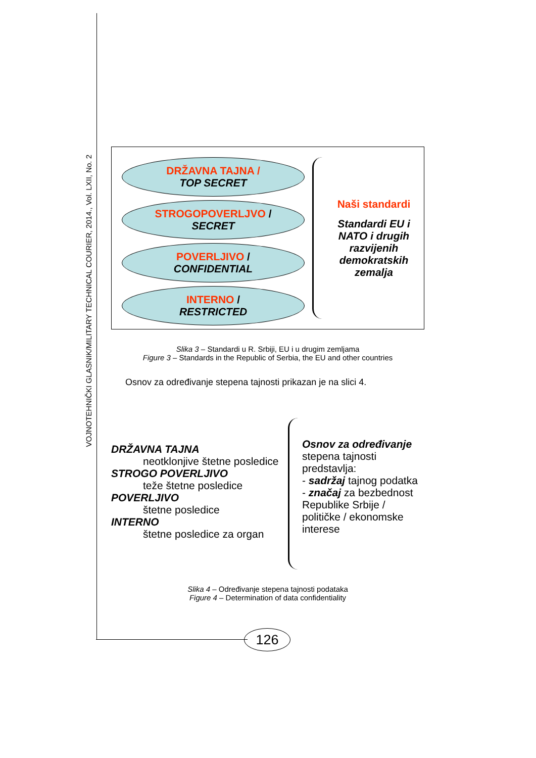VOJNOTEHNIČKI GLASNIK/MILITARY TECHNICAL COURIER, 2014., Vol. LXII, No. 2
DRŽAVNA TAJNA /
TOP SECRET
STROGOPOVERLJVO /
SECRET
POVERLJIVO /
CONFIDENTIAL
INTERNO /
RESTRICTED
Naši standardi
Standardi EU i NATO i drugih razvijenih demokratskih zemalja
Slika 3 – Standardi u R. Srbiji, EU i u drugim zemljama
Figure 3 – Standards in the Republic of Serbia, the EU and other countries
Osnov za određivanje stepena tajnosti prikazan je na slici 4.
DRŽAVNA TAJNA
neotklonjive štetne posledice
STROGO POVERLJIVO
teže štetne posledice
POVERLJIVO
štetne posledice
INTERNO
štetne posledice za organ
Osnov za određivanje stepena tajnosti predstavlja:
- sadržaj tajnog podatka
- značaj za bezbednost Republike Srbije / političke / ekonomske interese
Slika 4 – Određivanje stepena tajnosti podataka
Figure 4 – Determination of data confidentiality
126